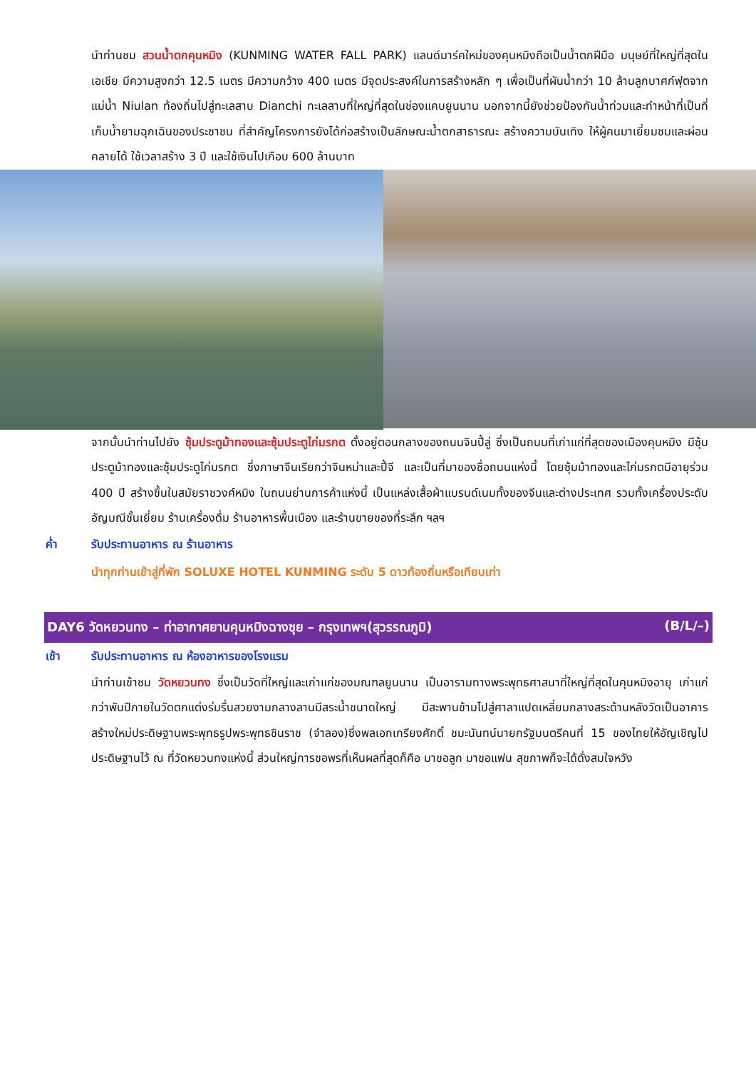นำท่านชม สวนน้ำตกคุนหมิง (KUNMING WATER FALL PARK) แลนด์มาร์คใหม่ของคุนหมิงถือเป็นน้ำตกฝีมือ มนุษย์ที่ใหญ่ที่สุดในเอเชีย มีความสูงกว่า 12.5 เมตร มีความกว้าง 400 เมตร มีจุดประสงค์ในการสร้างหลัก ๆ เพื่อเป็นที่ผันน้ำกว่า 10 ล้านลูกบาศก์ฟุตจากแม่น้ำ Niulan ท้องถิ่นไปสู่ทะเลสาบ Dianchi ทะเลสาบที่ใหญ่ที่สุดในช่องแคบยูนนาน นอกจากนี้ยังช่วยป้องกันน้ำท่วมและทำหน้าที่เป็นที่เก็บน้ำยามฉุกเฉินของประชาชน ที่สำคัญโครงการยังได้ก่อสร้างเป็นลักษณะน้ำตกสาธารณะ สร้างความบันเทิง ให้ผู้คนมาเยี่ยมชมและผ่อนคลายได้ ใช้เวลาสร้าง 3 ปี และใช้เงินไปเกือบ 600 ล้านบาท
จากนั้นนำท่านไปยัง ซุ้มประตูม้าทองและซุ้มประตูไก่มรกต ตั้งอยู่ตอนกลางของถนนจินปี้ลู่ ซึ่งเป็นถนนที่เก่าแก่ที่สุดของเมืองคุนหมิง มีซุ้มประตูม้าทองและซุ้มประตูไก่มรกต ซึ่งภาษาจีนเรียกว่าจินหม่าและปี้จี และเป็นที่มาของชื่อถนนแห่งนี้ โดยซุ้มม้าทองและไก่มรกตมีอายุร่วม 400 ปี สร้างขึ้นในสมัยราชวงศ์หมิง ในถนนย่านการค้าแห่งนี้ เป็นแหล่งเสื้อผ้าแบรนด์เนมทั้งของจีนและต่างประเทศ รวมทั้งเครื่องประดับอัญมณีชั้นเยี่ยม ร้านเครื่องดื่ม ร้านอาหารพื้นเมือง และร้านขายของที่ระลึก ฯลฯ
ค่ำ รับประทานอาหาร ณ ร้านอาหาร
นำทุกท่านเข้าสู่ที่พัก SOLUXE HOTEL KUNMING ระดับ 5 ดาวท้องถิ่นหรือเทียบเท่า
DAY6 วัดหยวนทง – ท่าอากาศยานคุนหมิงฉางซุย – กรุงเทพฯ(สุวรรณภูมิ) (B/L/–)
เช้า รับประทานอาหาร ณ ห้องอาหารของโรงแรม
นำท่านเข้าชม วัดหยวนทง ซึ่งเป็นวัดที่ใหญ่และเก่าแก่ของมณฑลยูนนาน เป็นอารามทางพระพุทธศาสนาที่ใหญ่ที่สุดในคุนหมิงอายุ เก่าแก่กว่าพันปีภายในวัดตกแต่งร่มรื่นสวยงามกลางลานมีสระน้ำขนาดใหญ่ มีสะพานข้ามไปสู่ศาลาแปดเหลี่ยมกลางสระด้านหลังวัดเป็นอาคารสร้างใหม่ประดิษฐานพระพุทธรูปพระพุทธชินราช (จำลอง)ซึ่งพลเอกเกรียงศักดิ์ ชมะนันทน์นายกรัฐมนตรีคนที่ 15 ของไทยให้อัญเชิญไปประดิษฐานไว้ ณ ที่วัดหยวนทงแห่งนี้ ส่วนใหญ่การขอพรที่เห็นผลที่สุดก็คือ มาขอลูก มาขอแฟน สุขภาพก็จะได้ดั่งสมใจหวัง